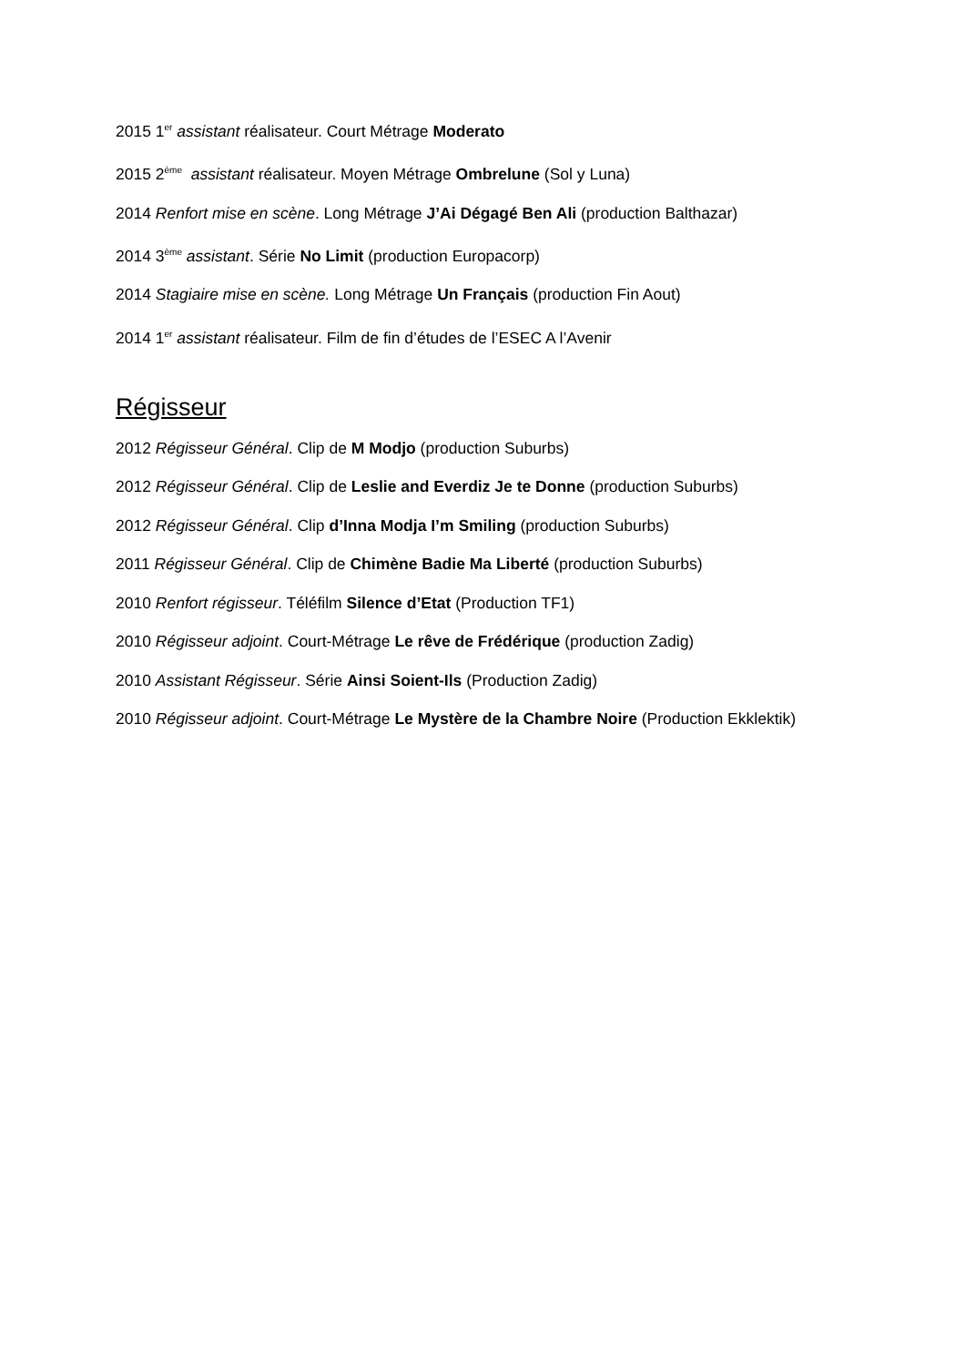2015 1<sup>er</sup> assistant réalisateur. Court Métrage Moderato
2015 2<sup>ème</sup> assistant réalisateur. Moyen Métrage Ombrelune (Sol y Luna)
2014 Renfort mise en scène. Long Métrage J’Ai Dégagé Ben Ali (production Balthazar)
2014 3<sup>ème</sup> assistant. Série No Limit (production Europacorp)
2014 Stagiaire mise en scène. Long Métrage Un Français (production Fin Aout)
2014 1<sup>er</sup> assistant réalisateur. Film de fin d’études de l’ESEC A l’Avenir
Régisseur
2012 Régisseur Général. Clip de M Modjo (production Suburbs)
2012 Régisseur Général. Clip de Leslie and Everdiz Je te Donne (production Suburbs)
2012 Régisseur Général. Clip d’Inna Modja I’m Smiling (production Suburbs)
2011 Régisseur Général. Clip de Chimène Badie Ma Liberté (production Suburbs)
2010 Renfort régisseur. Téléfilm Silence d’Etat (Production TF1)
2010 Régisseur adjoint. Court-Métrage Le rêve de Frédérique (production Zadig)
2010 Assistant Régisseur. Série Ainsi Soient-Ils (Production Zadig)
2010 Régisseur adjoint. Court-Métrage Le Mystère de la Chambre Noire (Production Ekklektik)